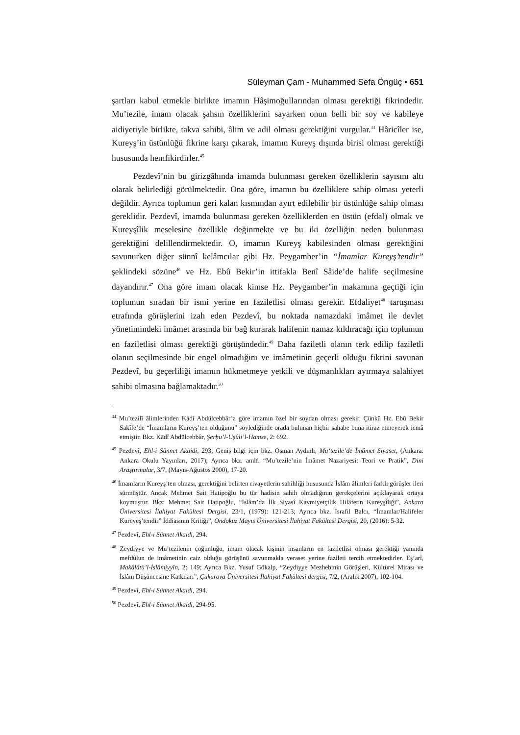Süleyman Çam - Muhammed Sefa Öngüç • 651
şartları kabul etmekle birlikte imamın Hâşimoğullarından olması gerektiği fikrindedir. Mu’tezile, imam olacak şahsın özelliklerini sayarken onun belli bir soy ve kabileye aidiyetiyle birlikte, takva sahibi, âlim ve adil olması gerektiğini vurgular.<sup>44</sup> Hâricîler ise, Kureyş’in üstünlüğü fikrine karşı çıkarak, imamın Kureyş dışında birisi olması gerektiği hususunda hemfikirdirler.<sup>45</sup>
Pezdevî’nin bu girizgâhında imamda bulunması gereken özelliklerin sayısını altı olarak belirlediği görülmektedir. Ona göre, imamın bu özelliklere sahip olması yeterli değildir. Ayrıca toplumun geri kalan kısmından ayırt edilebilir bir üstünlüğe sahip olması gereklidir. Pezdevî, imamda bulunması gereken özelliklerden en üstün (efdal) olmak ve Kureyşîlik meselesine özellikle değinmekte ve bu iki özelliğin neden bulunması gerektiğini delillendirmektedir. O, imamın Kureyş kabilesinden olması gerektiğini savunurken diğer sünnî kelâmcılar gibi Hz. Peygamber’in “İmamlar Kureyş’tendir” şeklindeki sözüne<sup>46</sup> ve Hz. Ebû Bekir’in ittifakla Benî Sâide’de halife seçilmesine dayandırır.<sup>47</sup> Ona göre imam olacak kimse Hz. Peygamber’in makamına geçtiği için toplumun sıradan bir ismi yerine en faziletlisi olması gerekir. Efdaliyet<sup>48</sup> tartışması etrafında görüşlerini izah eden Pezdevî, bu noktada namazdaki imâmet ile devlet yönetimindeki imâmet arasında bir bağ kurarak halifenin namaz kıldıracağı için toplumun en faziletlisi olması gerektiği görüşündedir.<sup>49</sup> Daha faziletli olanın terk edilip faziletli olanın seçilmesinde bir engel olmadığını ve imâmetinin geçerli olduğu fikrini savunan Pezdevî, bu geçerliliği imamın hükmetmeye yetkili ve düşmanlıkları ayırmaya salahiyet sahibi olmasına bağlamaktadır.<sup>50</sup>
<sup>44</sup> Mu’tezilî âlimlerinden Kādî Abdülcebbâr’a göre imamın özel bir soydan olması gerekir. Çünkü Hz. Ebû Bekir Sakîfe’de “İmamların Kureyş’ten olduğunu” söylediğinde orada bulunan hiçbir sahabe buna itiraz etmeyerek icmâ etmiştir. Bkz. Kādî Abdülcebbâr, Şerḥu’l-Uṣûli’l-Hamse, 2: 692.
<sup>45</sup> Pezdevî, Ehl-i Sünnet Akaidi, 293; Geniş bilgi için bkz. Osman Aydınlı, Mu‘tezile’de İmâmet Siyaset, (Ankara: Ankara Okulu Yayınları, 2017); Ayrıca bkz. amlf. “Mu’tezile’nin İmâmet Nazariyesi: Teori ve Pratik”, Dini Araştırmalar, 3/7, (Mayıs-Ağustos 2000), 17-20.
<sup>46</sup> İmamların Kureyş’ten olması, gerektiğini belirten rivayetlerin sahihliği hususunda İslâm âlimleri farklı görüşler ileri sürmüştür. Ancak Mehmet Sait Hatipoğlu bu tür hadisin sahih olmadığının gerekçelerini açıklayarak ortaya koymuştur. Bkz: Mehmet Sait Hatipoğlu, “İslâm’da İlk Siyasî Kavmiyetçilik Hilâfetin Kureyşîliği”, Ankara Üniversitesi İlahiyat Fakültesi Dergisi, 23/1, (1979): 121-213; Ayrıca bkz. İsrafil Balcı, “İmamlar/Halifeler Kureyeş’tendir” İddiasının Kritiği”, Ondokuz Mayıs Üniversitesi İlahiyat Fakültesi Dergisi, 20, (2016): 5-32.
<sup>47</sup> Pezdevî, Ehl-i Sünnet Akaidi, 294.
<sup>48</sup> Zeydiyye ve Mu’tezilenin çoğunluğu, imam olacak kişinin insanların en faziletlisi olması gerektiği yanında mefdûlun de imâmetinin caiz olduğu görüşünü savunmakla veraset yerine fazileti tercih etmektedirler. Eş’arî, Makâlâtü’l-İslâmiyyîn, 2: 149; Ayrıca Bkz. Yusuf Gökalp, “Zeydiyye Mezhebinin Görüşleri, Kültürel Mirası ve İslâm Düşüncesine Katkıları”, Çukurova Üniversitesi İlahiyat Fakültesi dergisi, 7/2, (Aralık 2007), 102-104.
<sup>49</sup> Pezdevî, Ehl-i Sünnet Akaidi, 294.
<sup>50</sup> Pezdevî, Ehl-i Sünnet Akaidi, 294-95.